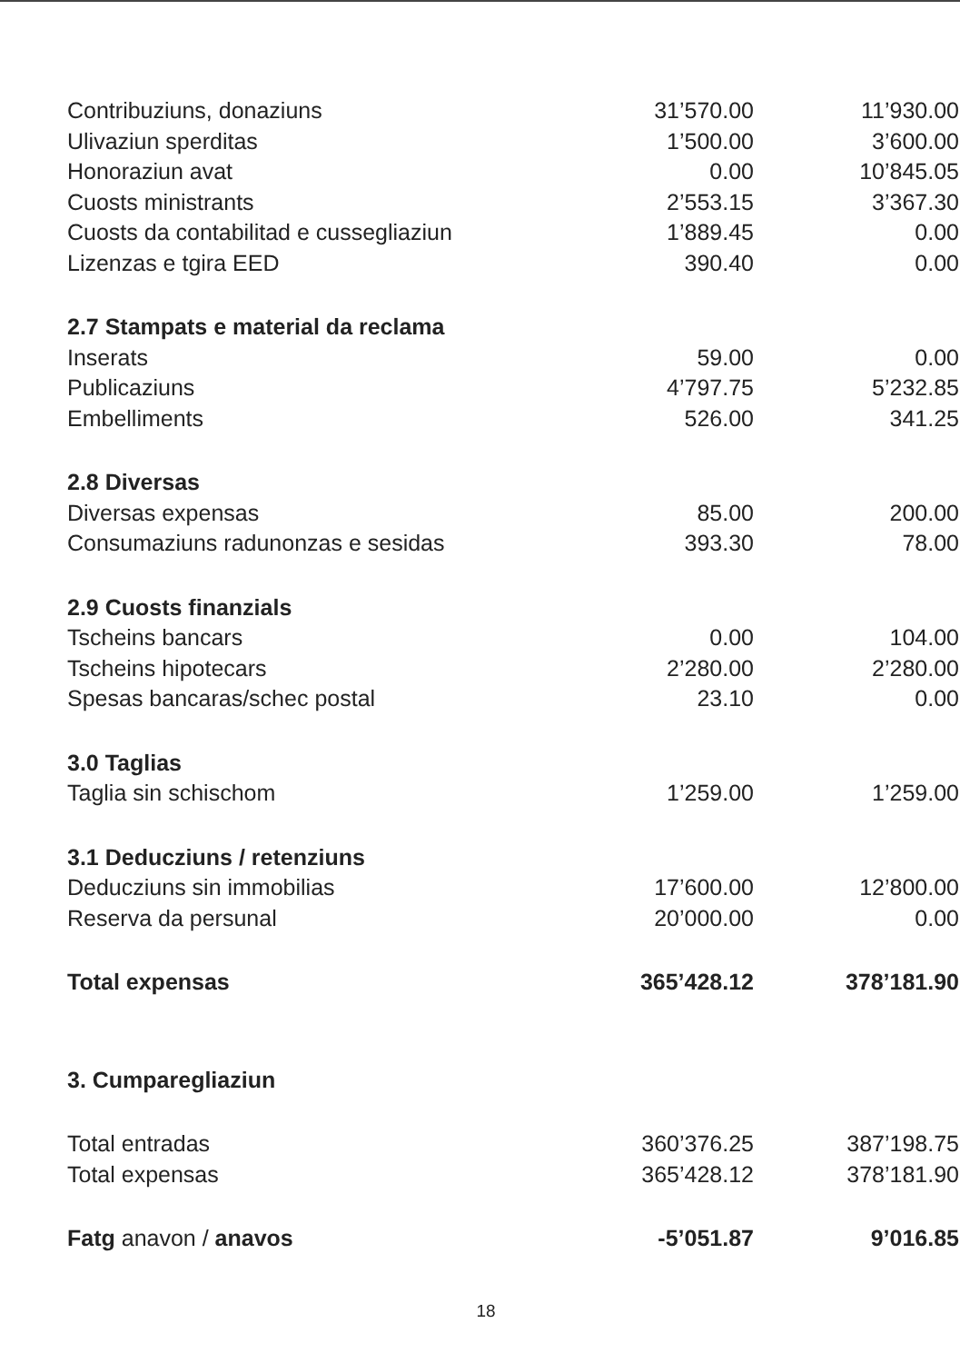| Contribuziuns, donaziuns | 31’570.00 | 11’930.00 |
| Ulivaziun sperditas | 1’500.00 | 3’600.00 |
| Honoraziun avat | 0.00 | 10’845.05 |
| Cuosts ministrants | 2’553.15 | 3’367.30 |
| Cuosts da contabilitad e cussegliaziun | 1’889.45 | 0.00 |
| Lizenzas e tgira EED | 390.40 | 0.00 |
| 2.7 Stampats e material da reclama | | |
| Inserats | 59.00 | 0.00 |
| Publicaziuns | 4’797.75 | 5’232.85 |
| Embelliments | 526.00 | 341.25 |
| 2.8 Diversas | | |
| Diversas expensas | 85.00 | 200.00 |
| Consumaziuns radunonzas e sesidas | 393.30 | 78.00 |
| 2.9 Cuosts finanzials | | |
| Tscheins bancars | 0.00 | 104.00 |
| Tscheins hipotecars | 2’280.00 | 2’280.00 |
| Spesas bancaras/schec postal | 23.10 | 0.00 |
| 3.0 Taglias | | |
| Taglia sin schischom | 1’259.00 | 1’259.00 |
| 3.1 Deducziuns / retenziuns | | |
| Deducziuns sin immobilias | 17’600.00 | 12’800.00 |
| Reserva da persunal | 20’000.00 | 0.00 |
| Total expensas | 365’428.12 | 378’181.90 |
| 3. Cumparegliaziun | | |
| Total entradas | 360’376.25 | 387’198.75 |
| Total expensas | 365’428.12 | 378’181.90 |
| Fatg anavon / anavos | -5’051.87 | 9’016.85 |
18